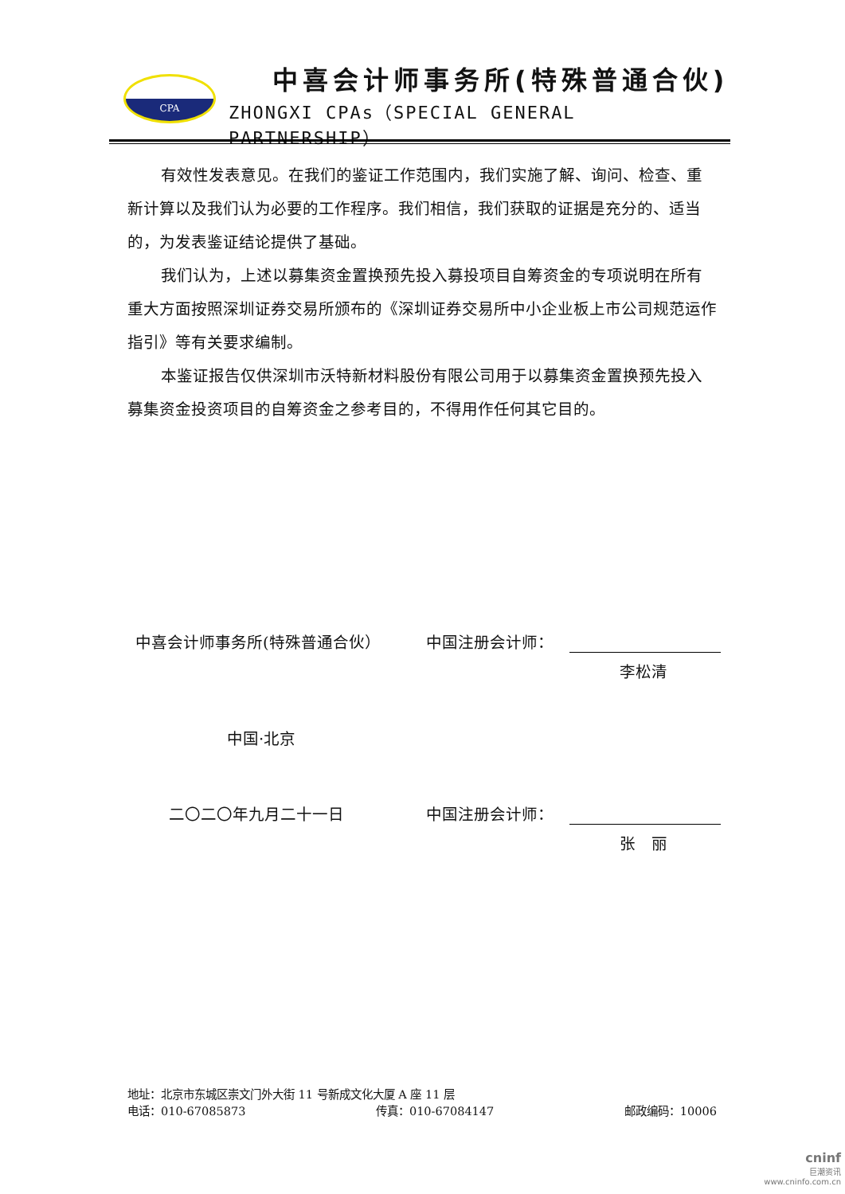CPA 中喜会计师事务所(特殊普通合伙)
ZHONGXI CPAs（SPECIAL GENERAL PARTNERSHIP）
有效性发表意见。在我们的鉴证工作范围内，我们实施了解、询问、检查、重新计算以及我们认为必要的工作程序。我们相信，我们获取的证据是充分的、适当的，为发表鉴证结论提供了基础。
我们认为，上述以募集资金置换预先投入募投项目自筹资金的专项说明在所有重大方面按照深圳证券交易所颁布的《深圳证券交易所中小企业板上市公司规范运作指引》等有关要求编制。
本鉴证报告仅供深圳市沃特新材料股份有限公司用于以募集资金置换预先投入募集资金投资项目的自筹资金之参考目的，不得用作任何其它目的。
中喜会计师事务所(特殊普通合伙） 中国注册会计师：
李松清
中国·北京
二〇二〇年九月二十一日 中国注册会计师：
张　丽
地址：北京市东城区崇文门外大街 11 号新成文化大厦 A 座 11 层
电话：010-67085873 传真：010-67084147 邮政编码：10006
cninf
巨潮资讯
www.cninfo.com.cn